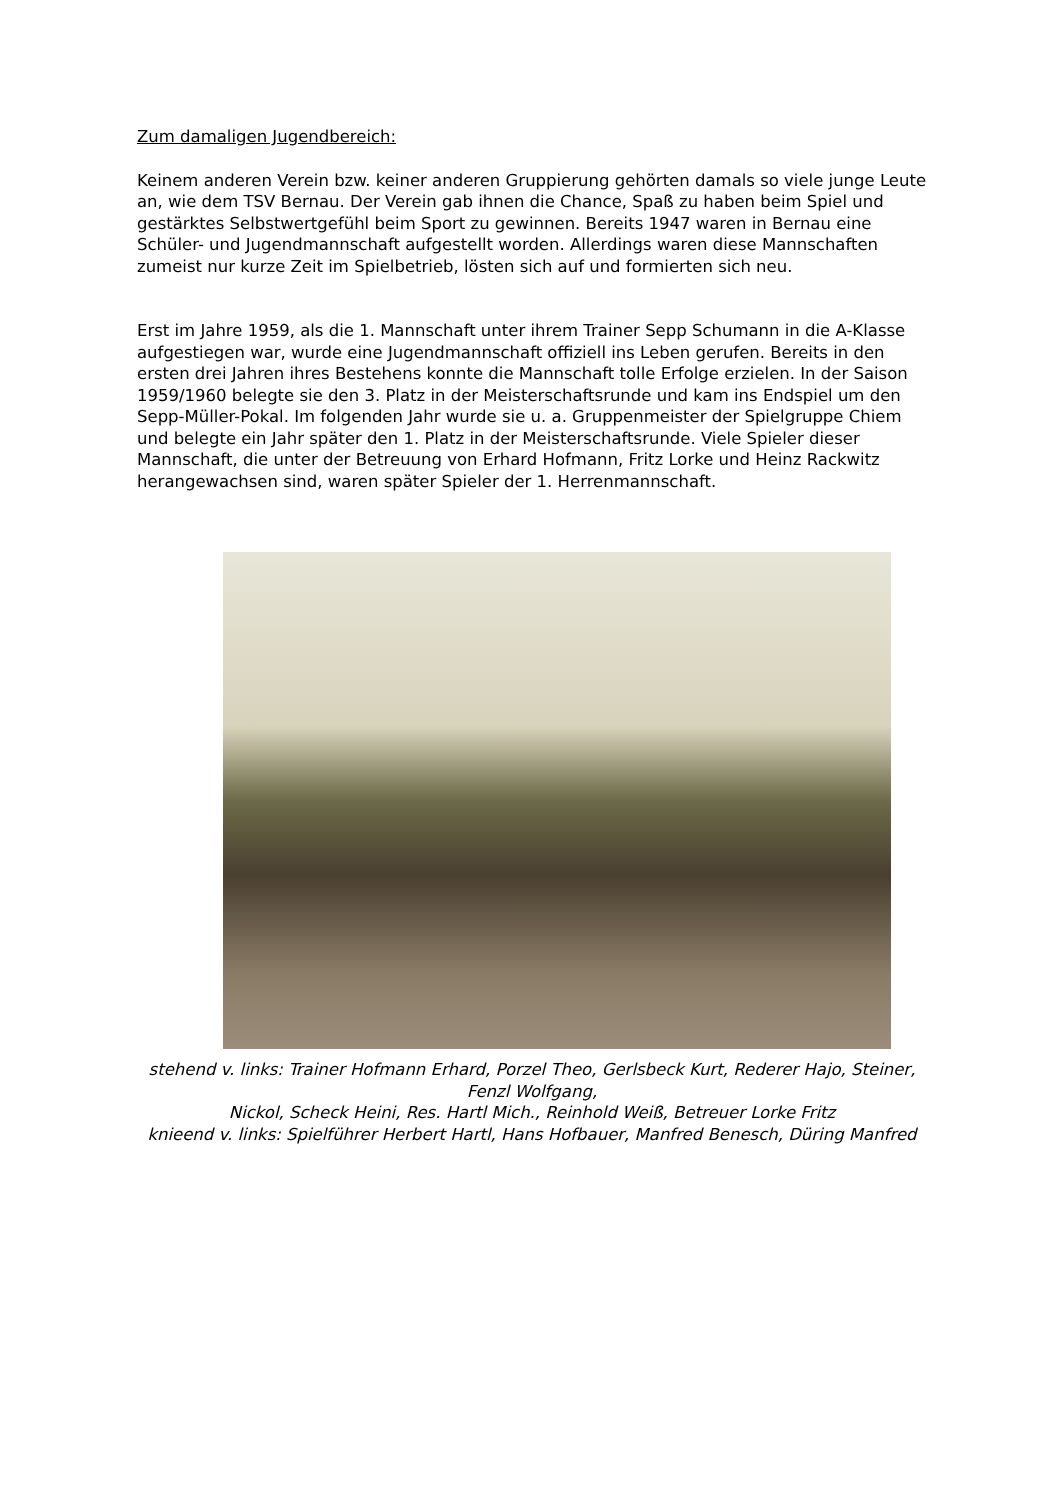Zum damaligen Jugendbereich:
Keinem anderen Verein bzw. keiner anderen Gruppierung gehörten damals so viele junge Leute an, wie dem TSV Bernau. Der Verein gab ihnen die Chance, Spaß zu haben beim Spiel und gestärktes Selbstwertgefühl beim Sport zu gewinnen. Bereits 1947 waren in Bernau eine Schüler- und Jugendmannschaft aufgestellt worden. Allerdings waren diese Mannschaften zumeist nur kurze Zeit im Spielbetrieb, lösten sich auf und formierten sich neu.
Erst im Jahre 1959, als die 1. Mannschaft unter ihrem Trainer Sepp Schumann in die A-Klasse aufgestiegen war, wurde eine Jugendmannschaft offiziell ins Leben gerufen. Bereits in den ersten drei Jahren ihres Bestehens konnte die Mannschaft tolle Erfolge erzielen. In der Saison 1959/1960 belegte sie den 3. Platz in der Meisterschaftsrunde und kam ins Endspiel um den Sepp-Müller-Pokal. Im folgenden Jahr wurde sie u. a. Gruppenmeister der Spielgruppe Chiem und belegte ein Jahr später den 1. Platz in der Meisterschaftsrunde. Viele Spieler dieser Mannschaft, die unter der Betreuung von Erhard Hofmann, Fritz Lorke und Heinz Rackwitz herangewachsen sind, waren später Spieler der 1. Herrenmannschaft.
stehend v. links: Trainer Hofmann Erhard, Porzel Theo, Gerlsbeck Kurt, Rederer Hajo, Steiner, Fenzl Wolfgang,
Nickol, Scheck Heini, Res. Hartl Mich., Reinhold Weiß, Betreuer Lorke Fritz
knieend v. links: Spielführer Herbert Hartl, Hans Hofbauer, Manfred Benesch, Düring Manfred